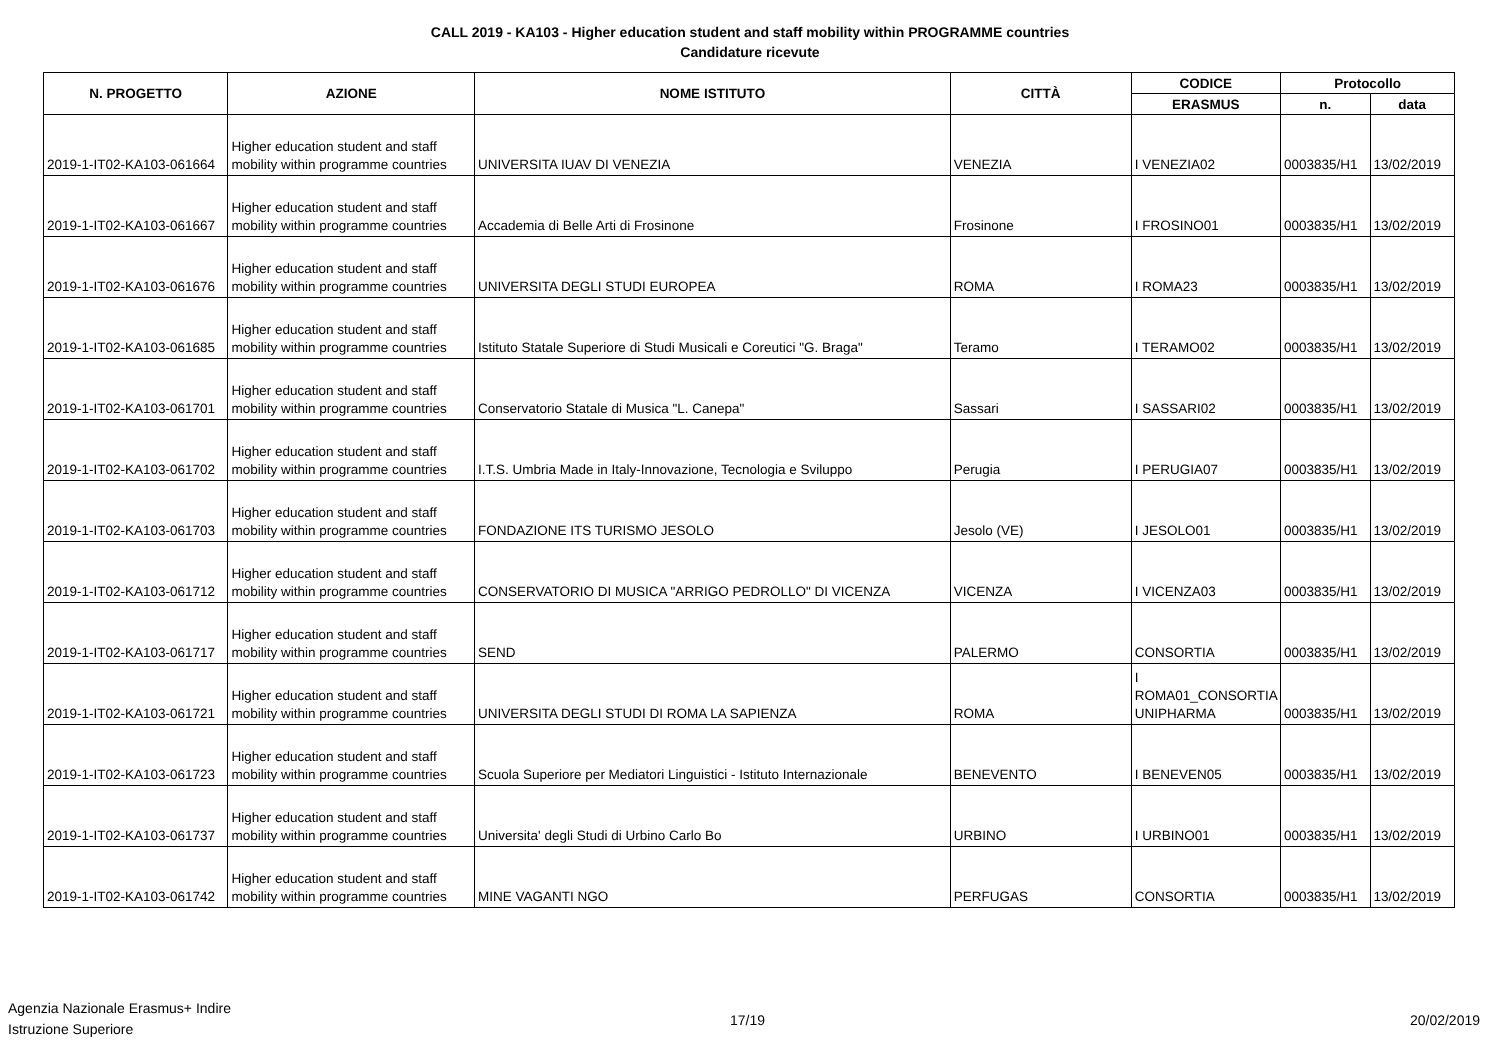CALL 2019 - KA103 - Higher education student and staff mobility within PROGRAMME countries
Candidature ricevute
| N. PROGETTO | AZIONE | NOME ISTITUTO | CITTÀ | CODICE | Protocollo | |
| --- | --- | --- | --- | --- | --- | --- |
| | | | | ERASMUS | n. | data |
| 2019-1-IT02-KA103-061664 | Higher education student and staff mobility within programme countries | UNIVERSITA IUAV DI VENEZIA | VENEZIA | I VENEZIA02 | 0003835/H1 | 13/02/2019 |
| 2019-1-IT02-KA103-061667 | Higher education student and staff mobility within programme countries | Accademia di Belle Arti di Frosinone | Frosinone | I FROSINO01 | 0003835/H1 | 13/02/2019 |
| 2019-1-IT02-KA103-061676 | Higher education student and staff mobility within programme countries | UNIVERSITA DEGLI STUDI EUROPEA | ROMA | I ROMA23 | 0003835/H1 | 13/02/2019 |
| 2019-1-IT02-KA103-061685 | Higher education student and staff mobility within programme countries | Istituto Statale Superiore di Studi Musicali e Coreutici "G. Braga" | Teramo | I TERAMO02 | 0003835/H1 | 13/02/2019 |
| 2019-1-IT02-KA103-061701 | Higher education student and staff mobility within programme countries | Conservatorio Statale di Musica "L. Canepa" | Sassari | I SASSARI02 | 0003835/H1 | 13/02/2019 |
| 2019-1-IT02-KA103-061702 | Higher education student and staff mobility within programme countries | I.T.S. Umbria Made in Italy-Innovazione, Tecnologia e Sviluppo | Perugia | I PERUGIA07 | 0003835/H1 | 13/02/2019 |
| 2019-1-IT02-KA103-061703 | Higher education student and staff mobility within programme countries | FONDAZIONE ITS TURISMO JESOLO | Jesolo (VE) | I JESOLO01 | 0003835/H1 | 13/02/2019 |
| 2019-1-IT02-KA103-061712 | Higher education student and staff mobility within programme countries | CONSERVATORIO DI MUSICA "ARRIGO PEDROLLO" DI VICENZA | VICENZA | I VICENZA03 | 0003835/H1 | 13/02/2019 |
| 2019-1-IT02-KA103-061717 | Higher education student and staff mobility within programme countries | SEND | PALERMO | CONSORTIA | 0003835/H1 | 13/02/2019 |
| 2019-1-IT02-KA103-061721 | Higher education student and staff mobility within programme countries | UNIVERSITA DEGLI STUDI DI ROMA LA SAPIENZA | ROMA | I ROMA01_CONSORTIA UNIPHARMA | 0003835/H1 | 13/02/2019 |
| 2019-1-IT02-KA103-061723 | Higher education student and staff mobility within programme countries | Scuola Superiore per Mediatori Linguistici - Istituto Internazionale | BENEVENTO | I BENEVEN05 | 0003835/H1 | 13/02/2019 |
| 2019-1-IT02-KA103-061737 | Higher education student and staff mobility within programme countries | Universita' degli Studi di Urbino Carlo Bo | URBINO | I URBINO01 | 0003835/H1 | 13/02/2019 |
| 2019-1-IT02-KA103-061742 | Higher education student and staff mobility within programme countries | MINE VAGANTI NGO | PERFUGAS | CONSORTIA | 0003835/H1 | 13/02/2019 |
Agenzia Nazionale Erasmus+ Indire
Istruzione Superiore
17/19 20/02/2019